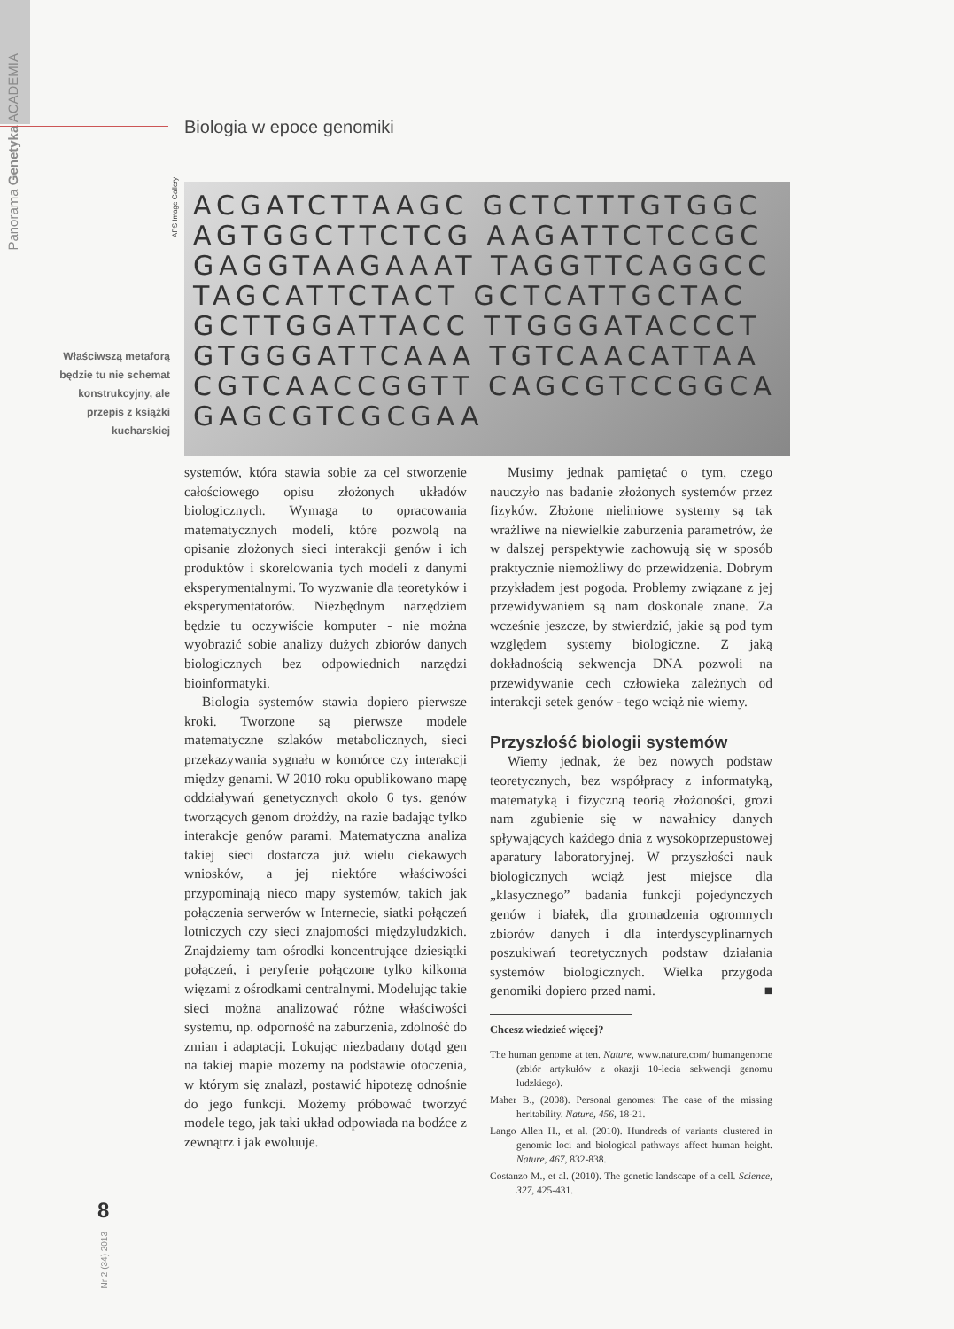Panorama Genetyka ACADEMIA
Biologia w epoce genomiki
APS Image Gallery
ACGATCTTAAGC GCTCTTTGTGGC AGTGGCTTCTCG AAGATTCTCCGC GAGGTAAGAAAT TAGGTTCAGGCC TAGCATTCTACT GCTCATTGCTAC GCTTGGATTACC TTGGGATACCCT GTGGGATTCAAA TGTCAACATTAA CGTCAACCGGTT CAGCGTCCGGCA GAGCGTCGCGAA
Właściwszą metaforą będzie tu nie schemat konstrukcyjny, ale przepis z książki kucharskiej
systemów, która stawia sobie za cel stworzenie całościowego opisu złożonych układów biologicznych. Wymaga to opracowania matematycznych modeli, które pozwolą na opisanie złożonych sieci interakcji genów i ich produktów i skorelowania tych modeli z danymi eksperymentalnymi. To wyzwanie dla teoretyków i eksperymentatorów. Niezbędnym narzędziem będzie tu oczywiście komputer - nie można wyobrazić sobie analizy dużych zbiorów danych biologicznych bez odpowiednich narzędzi bioinformatyki.
Biologia systemów stawia dopiero pierwsze kroki. Tworzone są pierwsze modele matematyczne szlaków metabolicznych, sieci przekazywania sygnału w komórce czy interakcji między genami. W 2010 roku opublikowano mapę oddziaływań genetycznych około 6 tys. genów tworzących genom drożdży, na razie badając tylko interakcje genów parami. Matematyczna analiza takiej sieci dostarcza już wielu ciekawych wniosków, a jej niektóre właściwości przypominają nieco mapy systemów, takich jak połączenia serwerów w Internecie, siatki połączeń lotniczych czy sieci znajomości międzyludzkich. Znajdziemy tam ośrodki koncentrujące dziesiątki połączeń, i peryferie połączone tylko kilkoma więzami z ośrodkami centralnymi. Modelując takie sieci można analizować różne właściwości systemu, np. odporność na zaburzenia, zdolność do zmian i adaptacji. Lokując niezbadany dotąd gen na takiej mapie możemy na podstawie otoczenia, w którym się znalazł, postawić hipotezę odnośnie do jego funkcji. Możemy próbować tworzyć modele tego, jak taki układ odpowiada na bodźce z zewnątrz i jak ewoluuje.
Musimy jednak pamiętać o tym, czego nauczyło nas badanie złożonych systemów przez fizyków. Złożone nieliniowe systemy są tak wrażliwe na niewielkie zaburzenia parametrów, że w dalszej perspektywie zachowują się w sposób praktycznie niemożliwy do przewidzenia. Dobrym przykładem jest pogoda. Problemy związane z jej przewidywaniem są nam doskonale znane. Za wcześnie jeszcze, by stwierdzić, jakie są pod tym względem systemy biologiczne. Z jaką dokładnością sekwencja DNA pozwoli na przewidywanie cech człowieka zależnych od interakcji setek genów - tego wciąż nie wiemy.
Przyszłość biologii systemów
Wiemy jednak, że bez nowych podstaw teoretycznych, bez współpracy z informatyką, matematyką i fizyczną teorią złożoności, grozi nam zgubienie się w nawałnicy danych spływających każdego dnia z wysokoprzepustowej aparatury laboratoryjnej. W przyszłości nauk biologicznych wciąż jest miejsce dla „klasycznego” badania funkcji pojedynczych genów i białek, dla gromadzenia ogromnych zbiorów danych i dla interdyscyplinarnych poszukiwań teoretycznych podstaw działania systemów biologicznych. Wielka przygoda genomiki dopiero przed nami. ■
Chcesz wiedzieć więcej?
The human genome at ten. Nature, www.nature.com/ humangenome (zbiór artykułów z okazji 10-lecia sekwencji genomu ludzkiego).
Maher B., (2008). Personal genomes: The case of the missing heritability. Nature, 456, 18-21.
Lango Allen H., et al. (2010). Hundreds of variants clustered in genomic loci and biological pathways affect human height. Nature, 467, 832-838.
Costanzo M., et al. (2010). The genetic landscape of a cell. Science, 327, 425-431.
8
Nr 2 (34) 2013